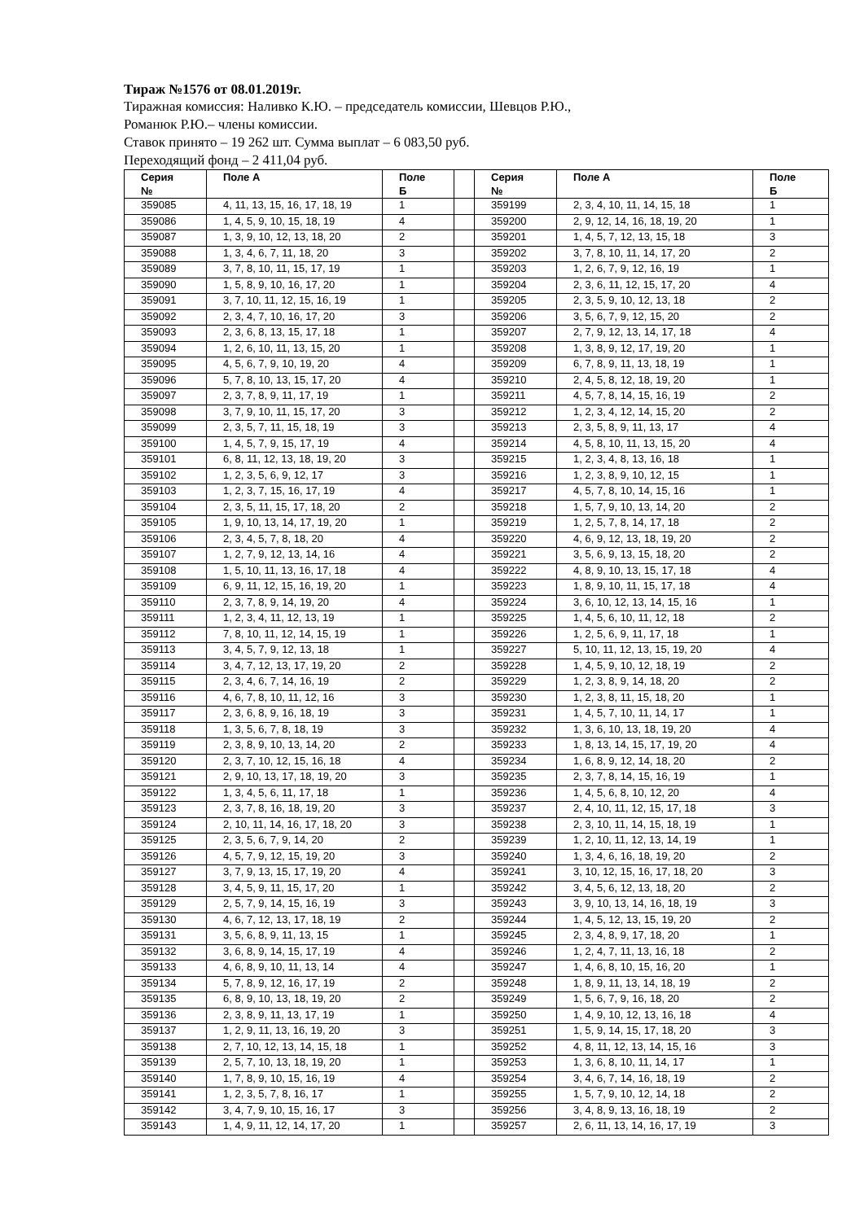Тираж №1576 от 08.01.2019г.
Тиражная комиссия: Наливко К.Ю. – председатель комиссии, Шевцов Р.Ю.,
Романюк Р.Ю.– члены комиссии.
Ставок принято – 19 262 шт. Сумма выплат – 6 083,50 руб.
Переходящий фонд – 2 411,04 руб.
| Серия № | Поле А | Поле Б | | Серия № | Поле А | Поле Б |
| 359085 | 4, 11, 13, 15, 16, 17, 18, 19 | 1 | | 359199 | 2, 3, 4, 10, 11, 14, 15, 18 | 1 |
| 359086 | 1, 4, 5, 9, 10, 15, 18, 19 | 4 | | 359200 | 2, 9, 12, 14, 16, 18, 19, 20 | 1 |
| 359087 | 1, 3, 9, 10, 12, 13, 18, 20 | 2 | | 359201 | 1, 4, 5, 7, 12, 13, 15, 18 | 3 |
| 359088 | 1, 3, 4, 6, 7, 11, 18, 20 | 3 | | 359202 | 3, 7, 8, 10, 11, 14, 17, 20 | 2 |
| 359089 | 3, 7, 8, 10, 11, 15, 17, 19 | 1 | | 359203 | 1, 2, 6, 7, 9, 12, 16, 19 | 1 |
| 359090 | 1, 5, 8, 9, 10, 16, 17, 20 | 1 | | 359204 | 2, 3, 6, 11, 12, 15, 17, 20 | 4 |
| 359091 | 3, 7, 10, 11, 12, 15, 16, 19 | 1 | | 359205 | 2, 3, 5, 9, 10, 12, 13, 18 | 2 |
| 359092 | 2, 3, 4, 7, 10, 16, 17, 20 | 3 | | 359206 | 3, 5, 6, 7, 9, 12, 15, 20 | 2 |
| 359093 | 2, 3, 6, 8, 13, 15, 17, 18 | 1 | | 359207 | 2, 7, 9, 12, 13, 14, 17, 18 | 4 |
| 359094 | 1, 2, 6, 10, 11, 13, 15, 20 | 1 | | 359208 | 1, 3, 8, 9, 12, 17, 19, 20 | 1 |
| 359095 | 4, 5, 6, 7, 9, 10, 19, 20 | 4 | | 359209 | 6, 7, 8, 9, 11, 13, 18, 19 | 1 |
| 359096 | 5, 7, 8, 10, 13, 15, 17, 20 | 4 | | 359210 | 2, 4, 5, 8, 12, 18, 19, 20 | 1 |
| 359097 | 2, 3, 7, 8, 9, 11, 17, 19 | 1 | | 359211 | 4, 5, 7, 8, 14, 15, 16, 19 | 2 |
| 359098 | 3, 7, 9, 10, 11, 15, 17, 20 | 3 | | 359212 | 1, 2, 3, 4, 12, 14, 15, 20 | 2 |
| 359099 | 2, 3, 5, 7, 11, 15, 18, 19 | 3 | | 359213 | 2, 3, 5, 8, 9, 11, 13, 17 | 4 |
| 359100 | 1, 4, 5, 7, 9, 15, 17, 19 | 4 | | 359214 | 4, 5, 8, 10, 11, 13, 15, 20 | 4 |
| 359101 | 6, 8, 11, 12, 13, 18, 19, 20 | 3 | | 359215 | 1, 2, 3, 4, 8, 13, 16, 18 | 1 |
| 359102 | 1, 2, 3, 5, 6, 9, 12, 17 | 3 | | 359216 | 1, 2, 3, 8, 9, 10, 12, 15 | 1 |
| 359103 | 1, 2, 3, 7, 15, 16, 17, 19 | 4 | | 359217 | 4, 5, 7, 8, 10, 14, 15, 16 | 1 |
| 359104 | 2, 3, 5, 11, 15, 17, 18, 20 | 2 | | 359218 | 1, 5, 7, 9, 10, 13, 14, 20 | 2 |
| 359105 | 1, 9, 10, 13, 14, 17, 19, 20 | 1 | | 359219 | 1, 2, 5, 7, 8, 14, 17, 18 | 2 |
| 359106 | 2, 3, 4, 5, 7, 8, 18, 20 | 4 | | 359220 | 4, 6, 9, 12, 13, 18, 19, 20 | 2 |
| 359107 | 1, 2, 7, 9, 12, 13, 14, 16 | 4 | | 359221 | 3, 5, 6, 9, 13, 15, 18, 20 | 2 |
| 359108 | 1, 5, 10, 11, 13, 16, 17, 18 | 4 | | 359222 | 4, 8, 9, 10, 13, 15, 17, 18 | 4 |
| 359109 | 6, 9, 11, 12, 15, 16, 19, 20 | 1 | | 359223 | 1, 8, 9, 10, 11, 15, 17, 18 | 4 |
| 359110 | 2, 3, 7, 8, 9, 14, 19, 20 | 4 | | 359224 | 3, 6, 10, 12, 13, 14, 15, 16 | 1 |
| 359111 | 1, 2, 3, 4, 11, 12, 13, 19 | 1 | | 359225 | 1, 4, 5, 6, 10, 11, 12, 18 | 2 |
| 359112 | 7, 8, 10, 11, 12, 14, 15, 19 | 1 | | 359226 | 1, 2, 5, 6, 9, 11, 17, 18 | 1 |
| 359113 | 3, 4, 5, 7, 9, 12, 13, 18 | 1 | | 359227 | 5, 10, 11, 12, 13, 15, 19, 20 | 4 |
| 359114 | 3, 4, 7, 12, 13, 17, 19, 20 | 2 | | 359228 | 1, 4, 5, 9, 10, 12, 18, 19 | 2 |
| 359115 | 2, 3, 4, 6, 7, 14, 16, 19 | 2 | | 359229 | 1, 2, 3, 8, 9, 14, 18, 20 | 2 |
| 359116 | 4, 6, 7, 8, 10, 11, 12, 16 | 3 | | 359230 | 1, 2, 3, 8, 11, 15, 18, 20 | 1 |
| 359117 | 2, 3, 6, 8, 9, 16, 18, 19 | 3 | | 359231 | 1, 4, 5, 7, 10, 11, 14, 17 | 1 |
| 359118 | 1, 3, 5, 6, 7, 8, 18, 19 | 3 | | 359232 | 1, 3, 6, 10, 13, 18, 19, 20 | 4 |
| 359119 | 2, 3, 8, 9, 10, 13, 14, 20 | 2 | | 359233 | 1, 8, 13, 14, 15, 17, 19, 20 | 4 |
| 359120 | 2, 3, 7, 10, 12, 15, 16, 18 | 4 | | 359234 | 1, 6, 8, 9, 12, 14, 18, 20 | 2 |
| 359121 | 2, 9, 10, 13, 17, 18, 19, 20 | 3 | | 359235 | 2, 3, 7, 8, 14, 15, 16, 19 | 1 |
| 359122 | 1, 3, 4, 5, 6, 11, 17, 18 | 1 | | 359236 | 1, 4, 5, 6, 8, 10, 12, 20 | 4 |
| 359123 | 2, 3, 7, 8, 16, 18, 19, 20 | 3 | | 359237 | 2, 4, 10, 11, 12, 15, 17, 18 | 3 |
| 359124 | 2, 10, 11, 14, 16, 17, 18, 20 | 3 | | 359238 | 2, 3, 10, 11, 14, 15, 18, 19 | 1 |
| 359125 | 2, 3, 5, 6, 7, 9, 14, 20 | 2 | | 359239 | 1, 2, 10, 11, 12, 13, 14, 19 | 1 |
| 359126 | 4, 5, 7, 9, 12, 15, 19, 20 | 3 | | 359240 | 1, 3, 4, 6, 16, 18, 19, 20 | 2 |
| 359127 | 3, 7, 9, 13, 15, 17, 19, 20 | 4 | | 359241 | 3, 10, 12, 15, 16, 17, 18, 20 | 3 |
| 359128 | 3, 4, 5, 9, 11, 15, 17, 20 | 1 | | 359242 | 3, 4, 5, 6, 12, 13, 18, 20 | 2 |
| 359129 | 2, 5, 7, 9, 14, 15, 16, 19 | 3 | | 359243 | 3, 9, 10, 13, 14, 16, 18, 19 | 3 |
| 359130 | 4, 6, 7, 12, 13, 17, 18, 19 | 2 | | 359244 | 1, 4, 5, 12, 13, 15, 19, 20 | 2 |
| 359131 | 3, 5, 6, 8, 9, 11, 13, 15 | 1 | | 359245 | 2, 3, 4, 8, 9, 17, 18, 20 | 1 |
| 359132 | 3, 6, 8, 9, 14, 15, 17, 19 | 4 | | 359246 | 1, 2, 4, 7, 11, 13, 16, 18 | 2 |
| 359133 | 4, 6, 8, 9, 10, 11, 13, 14 | 4 | | 359247 | 1, 4, 6, 8, 10, 15, 16, 20 | 1 |
| 359134 | 5, 7, 8, 9, 12, 16, 17, 19 | 2 | | 359248 | 1, 8, 9, 11, 13, 14, 18, 19 | 2 |
| 359135 | 6, 8, 9, 10, 13, 18, 19, 20 | 2 | | 359249 | 1, 5, 6, 7, 9, 16, 18, 20 | 2 |
| 359136 | 2, 3, 8, 9, 11, 13, 17, 19 | 1 | | 359250 | 1, 4, 9, 10, 12, 13, 16, 18 | 4 |
| 359137 | 1, 2, 9, 11, 13, 16, 19, 20 | 3 | | 359251 | 1, 5, 9, 14, 15, 17, 18, 20 | 3 |
| 359138 | 2, 7, 10, 12, 13, 14, 15, 18 | 1 | | 359252 | 4, 8, 11, 12, 13, 14, 15, 16 | 3 |
| 359139 | 2, 5, 7, 10, 13, 18, 19, 20 | 1 | | 359253 | 1, 3, 6, 8, 10, 11, 14, 17 | 1 |
| 359140 | 1, 7, 8, 9, 10, 15, 16, 19 | 4 | | 359254 | 3, 4, 6, 7, 14, 16, 18, 19 | 2 |
| 359141 | 1, 2, 3, 5, 7, 8, 16, 17 | 1 | | 359255 | 1, 5, 7, 9, 10, 12, 14, 18 | 2 |
| 359142 | 3, 4, 7, 9, 10, 15, 16, 17 | 3 | | 359256 | 3, 4, 8, 9, 13, 16, 18, 19 | 2 |
| 359143 | 1, 4, 9, 11, 12, 14, 17, 20 | 1 | | 359257 | 2, 6, 11, 13, 14, 16, 17, 19 | 3 |